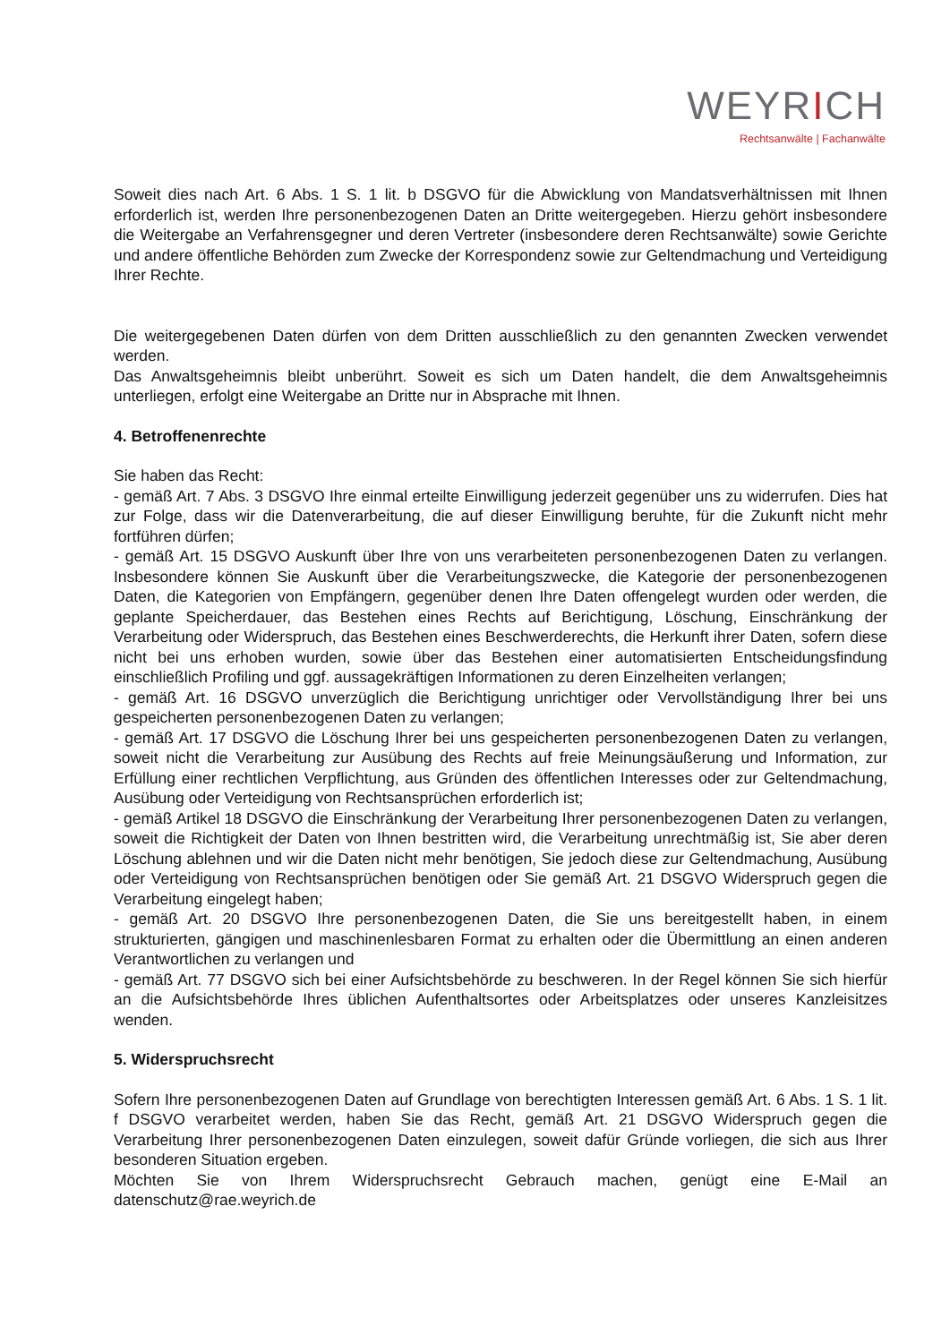WEYRICH
Rechtsanwälte | Fachanwälte
Soweit dies nach Art. 6 Abs. 1 S. 1 lit. b DSGVO für die Abwicklung von Mandatsverhältnissen mit Ihnen erforderlich ist, werden Ihre personenbezogenen Daten an Dritte weitergegeben. Hierzu gehört insbesondere die Weitergabe an Verfahrensgegner und deren Vertreter (insbesondere deren Rechtsanwälte) sowie Gerichte und andere öffentliche Behörden zum Zwecke der Korrespondenz sowie zur Geltendmachung und Verteidigung Ihrer Rechte.
Die weitergegebenen Daten dürfen von dem Dritten ausschließlich zu den genannten Zwecken verwendet werden.
Das Anwaltsgeheimnis bleibt unberührt. Soweit es sich um Daten handelt, die dem Anwaltsgeheimnis unterliegen, erfolgt eine Weitergabe an Dritte nur in Absprache mit Ihnen.
4. Betroffenenrechte
Sie haben das Recht:
- gemäß Art. 7 Abs. 3 DSGVO Ihre einmal erteilte Einwilligung jederzeit gegenüber uns zu widerrufen. Dies hat zur Folge, dass wir die Datenverarbeitung, die auf dieser Einwilligung beruhte, für die Zukunft nicht mehr fortführen dürfen;
- gemäß Art. 15 DSGVO Auskunft über Ihre von uns verarbeiteten personenbezogenen Daten zu verlangen. Insbesondere können Sie Auskunft über die Verarbeitungszwecke, die Kategorie der personenbezogenen Daten, die Kategorien von Empfängern, gegenüber denen Ihre Daten offengelegt wurden oder werden, die geplante Speicherdauer, das Bestehen eines Rechts auf Berichtigung, Löschung, Einschränkung der Verarbeitung oder Widerspruch, das Bestehen eines Beschwerderechts, die Herkunft ihrer Daten, sofern diese nicht bei uns erhoben wurden, sowie über das Bestehen einer automatisierten Entscheidungsfindung einschließlich Profiling und ggf. aussagekräftigen Informationen zu deren Einzelheiten verlangen;
- gemäß Art. 16 DSGVO unverzüglich die Berichtigung unrichtiger oder Vervollständigung Ihrer bei uns gespeicherten personenbezogenen Daten zu verlangen;
- gemäß Art. 17 DSGVO die Löschung Ihrer bei uns gespeicherten personenbezogenen Daten zu verlangen, soweit nicht die Verarbeitung zur Ausübung des Rechts auf freie Meinungsäußerung und Information, zur Erfüllung einer rechtlichen Verpflichtung, aus Gründen des öffentlichen Interesses oder zur Geltendmachung, Ausübung oder Verteidigung von Rechtsansprüchen erforderlich ist;
- gemäß Artikel 18 DSGVO die Einschränkung der Verarbeitung Ihrer personenbezogenen Daten zu verlangen, soweit die Richtigkeit der Daten von Ihnen bestritten wird, die Verarbeitung unrechtmäßig ist, Sie aber deren Löschung ablehnen und wir die Daten nicht mehr benötigen, Sie jedoch diese zur Geltendmachung, Ausübung oder Verteidigung von Rechtsansprüchen benötigen oder Sie gemäß Art. 21 DSGVO Widerspruch gegen die Verarbeitung eingelegt haben;
- gemäß Art. 20 DSGVO Ihre personenbezogenen Daten, die Sie uns bereitgestellt haben, in einem strukturierten, gängigen und maschinenlesbaren Format zu erhalten oder die Übermittlung an einen anderen Verantwortlichen zu verlangen und
- gemäß Art. 77 DSGVO sich bei einer Aufsichtsbehörde zu beschweren. In der Regel können Sie sich hierfür an die Aufsichtsbehörde Ihres üblichen Aufenthaltsortes oder Arbeitsplatzes oder unseres Kanzleisitzes wenden.
5. Widerspruchsrecht
Sofern Ihre personenbezogenen Daten auf Grundlage von berechtigten Interessen gemäß Art. 6 Abs. 1 S. 1 lit. f DSGVO verarbeitet werden, haben Sie das Recht, gemäß Art. 21 DSGVO Widerspruch gegen die Verarbeitung Ihrer personenbezogenen Daten einzulegen, soweit dafür Gründe vorliegen, die sich aus Ihrer besonderen Situation ergeben.
Möchten Sie von Ihrem Widerspruchsrecht Gebrauch machen, genügt eine E-Mail an datenschutz@rae.weyrich.de